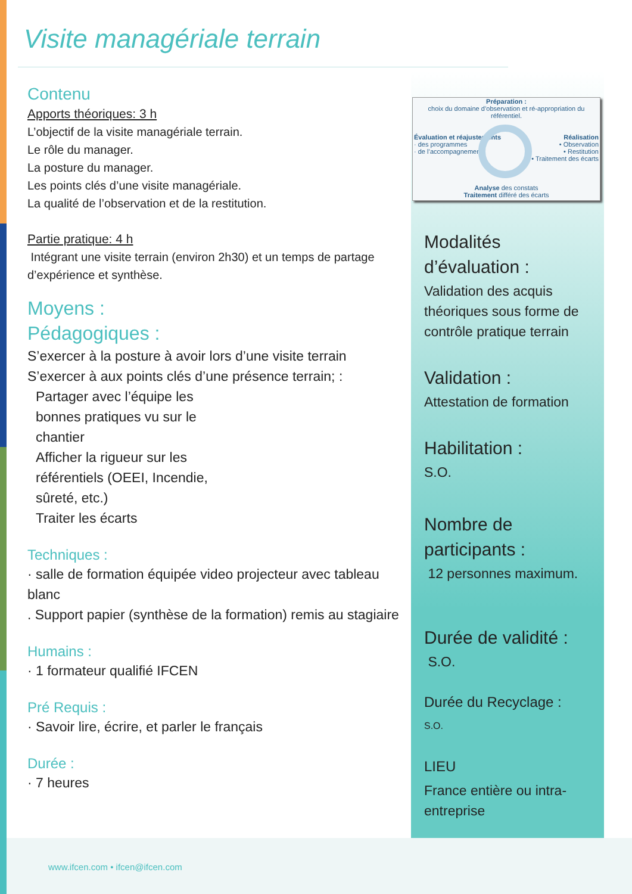Visite managériale terrain
Contenu
Apports théoriques: 3 h
L’objectif de la visite managériale terrain.
Le rôle du manager.
La posture du manager.
Les points clés d’une visite managériale.
La qualité de l’observation et de la restitution.
Partie pratique: 4 h
Intégrant une visite terrain (environ 2h30) et un temps de partage d’expérience et synthèse.
Moyens :
Pédagogiques :
S’exercer à la posture à avoir lors d’une visite terrain
S’exercer à aux points clés d’une présence terrain; :
Partager avec l’équipe les bonnes pratiques vu sur le chantier
Afficher la rigueur sur les référentiels (OEEI, Incendie, sûreté, etc.)
Traiter les écarts
Techniques :
· salle de formation équipée video projecteur avec tableau blanc
. Support papier (synthèse de la formation) remis au stagiaire
Humains :
· 1 formateur qualifié IFCEN
Pré Requis :
· Savoir lire, écrire, et parler le français
Durée :
· 7 heures
Préparation :
choix du domaine d’observation et ré-appropriation du référentiel.
Évaluation et réajustements
· des programmes
· de l’accompagnement
Réalisation
• Observation
• Restitution
• Traitement des écarts
Analyse des constats
Traitement différé des écarts
Modalités d’évaluation :
Validation des acquis théoriques sous forme de contrôle pratique terrain
Validation :
Attestation de formation
Habilitation :
S.O.
Nombre de participants :
12 personnes maximum.
Durée de validité :
S.O.
Durée du Recyclage :
S.O.
LIEU
France entière ou intra-entreprise
www.ifcen.com • ifcen@ifcen.com